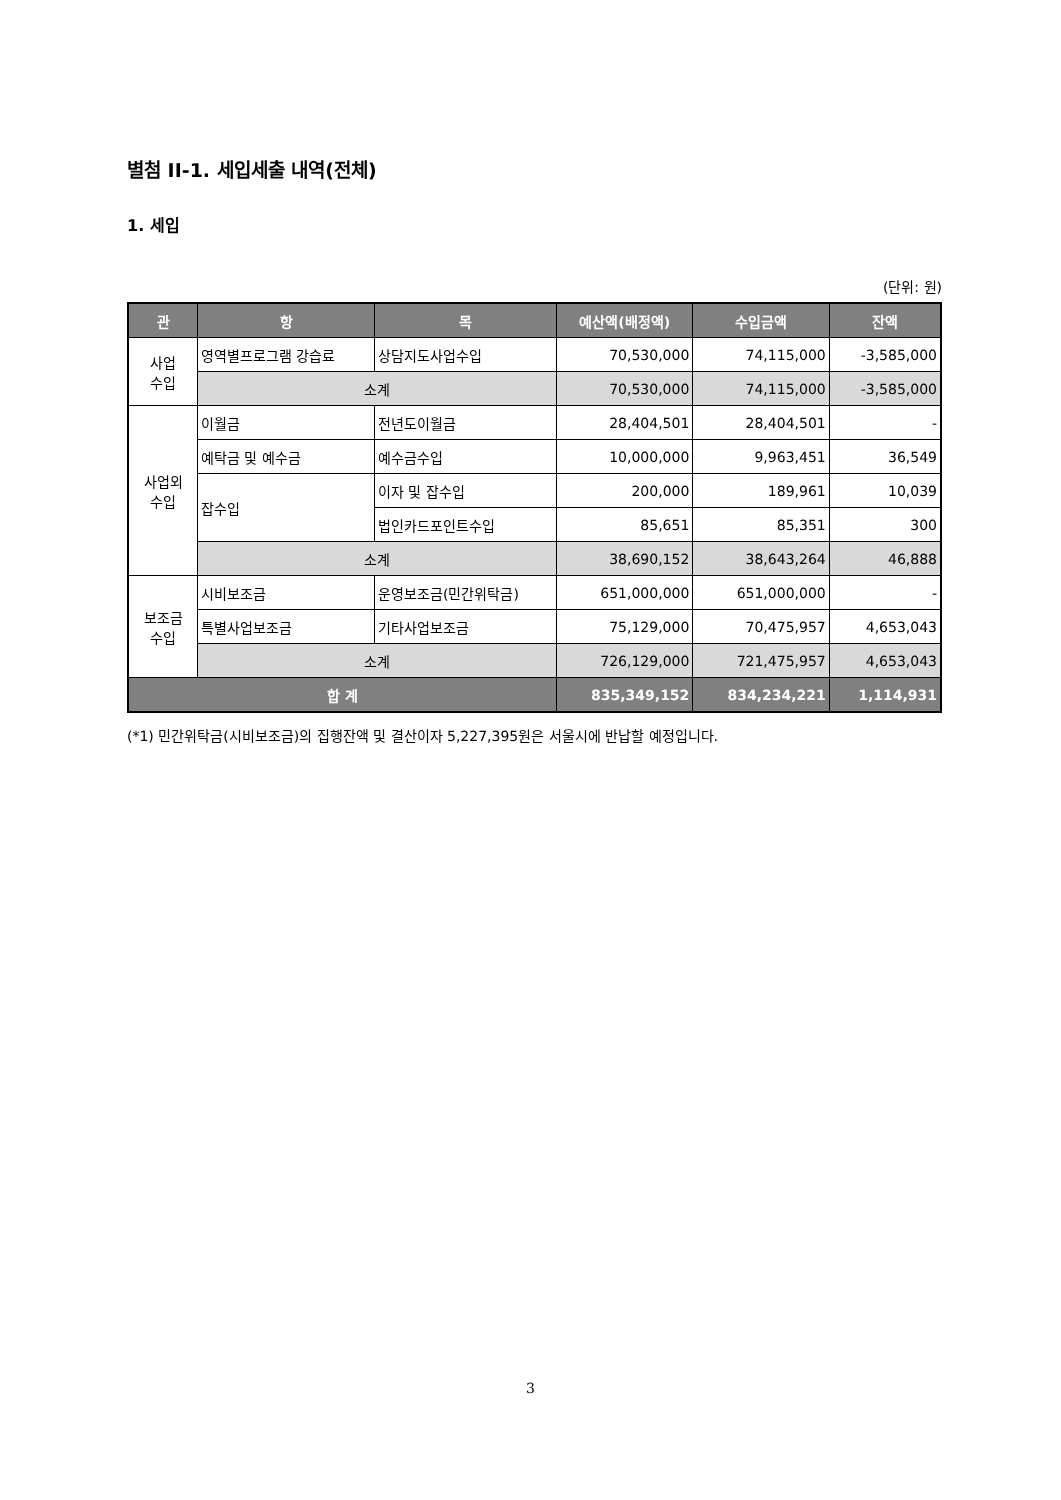별첨 II-1. 세입세출 내역(전체)
1. 세입
(단위: 원)
| 관 | 항 | 목 | 예산액(배정액) | 수입금액 | 잔액 |
| --- | --- | --- | --- | --- | --- |
| 사업 수입 | 영역별프로그램 강습료 | 상담지도사업수입 | 70,530,000 | 74,115,000 | -3,585,000 |
| | 소계 | | 70,530,000 | 74,115,000 | -3,585,000 |
| 사업외 수입 | 이월금 | 전년도이월금 | 28,404,501 | 28,404,501 | - |
| | 예탁금 및 예수금 | 예수금수입 | 10,000,000 | 9,963,451 | 36,549 |
| | 잡수입 | 이자 및 잡수입 | 200,000 | 189,961 | 10,039 |
| | | 법인카드포인트수입 | 85,651 | 85,351 | 300 |
| | 소계 | | 38,690,152 | 38,643,264 | 46,888 |
| 보조금 수입 | 시비보조금 | 운영보조금(민간위탁금) | 651,000,000 | 651,000,000 | - |
| | 특별사업보조금 | 기타사업보조금 | 75,129,000 | 70,475,957 | 4,653,043 |
| | 소계 | | 726,129,000 | 721,475,957 | 4,653,043 |
| 합 계 | | | 835,349,152 | 834,234,221 | 1,114,931 |
(*1) 민간위탁금(시비보조금)의 집행잔액 및 결산이자 5,227,395원은 서울시에 반납할 예정입니다.
3